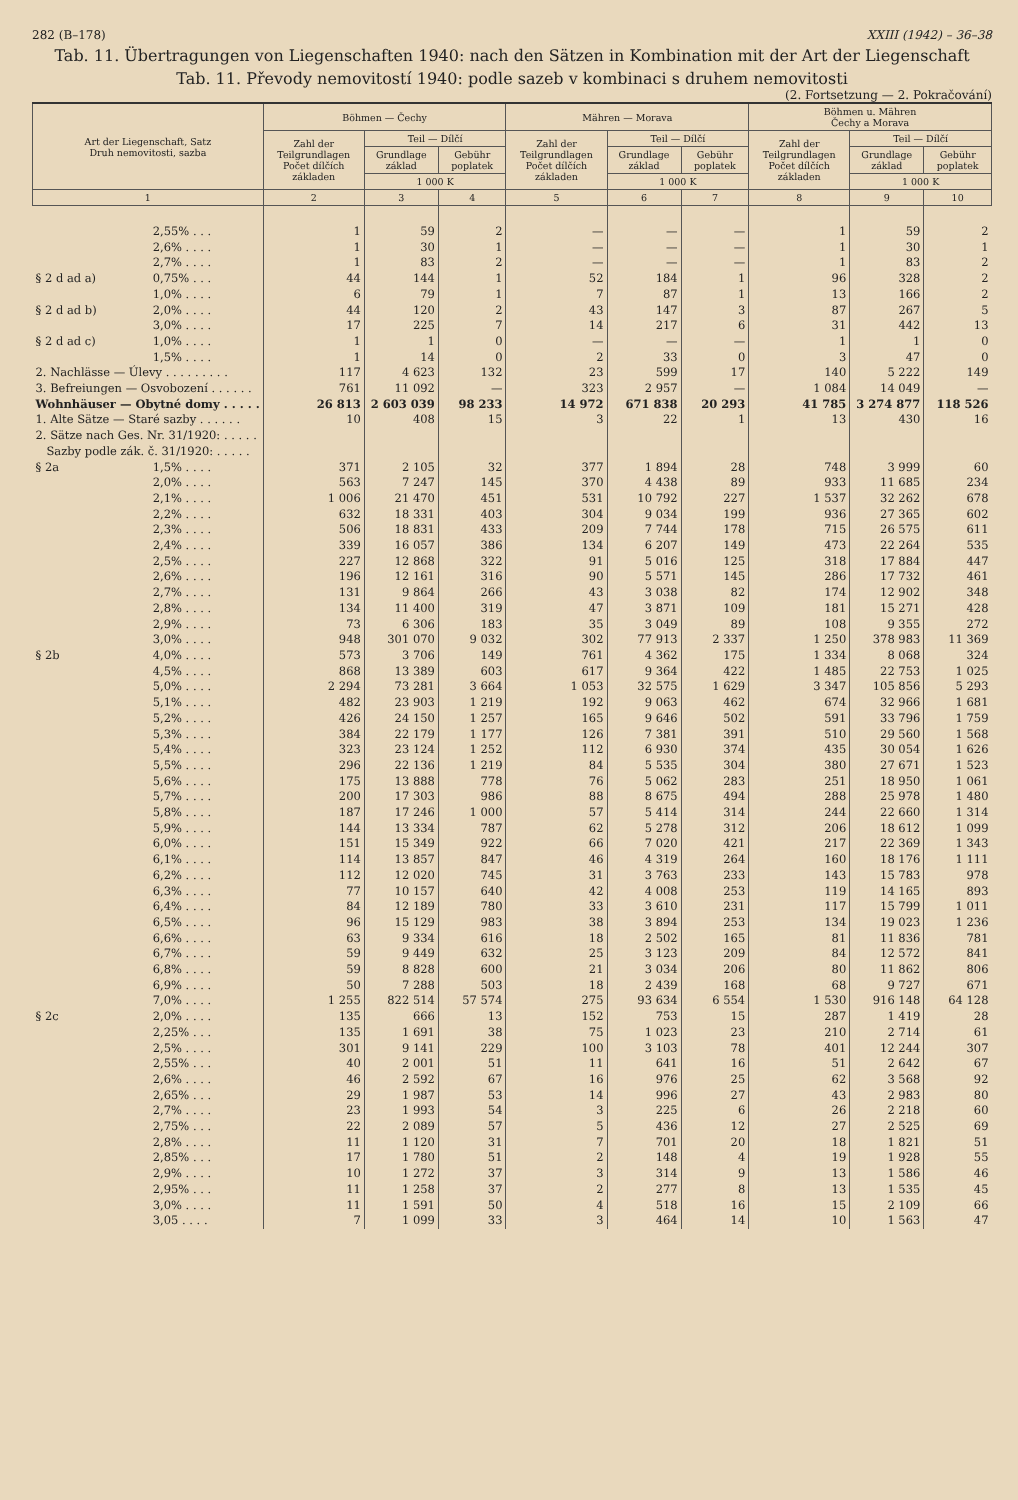282 (B–178) XXIII (1942) – 36–38
Tab. 11. Übertragungen von Liegenschaften 1940: nach den Sätzen in Kombination mit der Art der Liegenschaft
Tab. 11. Převody nemovitostí 1940: podle sazeb v kombinaci s druhem nemovitosti
(2. Fortsetzung — 2. Pokračování)
| Art der Liegenschaft, Satz Druh nemovitosti, sazba | | Böhmen — Čechy | | | Mähren — Morava | | | Böhmen u. Mähren Čechy a Morava | | |
| --- | --- | --- | --- | --- | --- | --- | --- | --- | --- | --- |
| | | Zahl der Teilgrundlagen Počet dílčích základen | Teil — Dílčí | | Zahl der Teilgrundlagen Počet dílčích základen | Teil — Dílčí | | Zahl der Teilgrundlagen Počet dílčích základen | Teil — Dílčí | |
| | | | Grundlage základ | Gebühr poplatek | | Grundlage základ | Gebühr poplatek | | Grundlage základ | Gebühr poplatek |
| | | | 1 000 K | | | 1 000 K | | | 1 000 K | |
| 1 | | 2 | 3 | 4 | 5 | 6 | 7 | 8 | 9 | 10 |
| | 2,55% . . . | 1 | 59 | 2 | — | — | — | 1 | 59 | 2 |
| | 2,6% . . . . | 1 | 30 | 1 | — | — | — | 1 | 30 | 1 |
| | 2,7% . . . . | 1 | 83 | 2 | — | — | — | 1 | 83 | 2 |
| § 2 d ad a) | 0,75% . . . | 44 | 144 | 1 | 52 | 184 | 1 | 96 | 328 | 2 |
| | 1,0% . . . . | 6 | 79 | 1 | 7 | 87 | 1 | 13 | 166 | 2 |
| § 2 d ad b) | 2,0% . . . . | 44 | 120 | 2 | 43 | 147 | 3 | 87 | 267 | 5 |
| | 3,0% . . . . | 17 | 225 | 7 | 14 | 217 | 6 | 31 | 442 | 13 |
| § 2 d ad c) | 1,0% . . . . | 1 | 1 | 0 | — | — | — | 1 | 1 | 0 |
| | 1,5% . . . . | 1 | 14 | 0 | 2 | 33 | 0 | 3 | 47 | 0 |
| 2. Nachlässe — Úlevy . . . . . . . . . | | 117 | 4 623 | 132 | 23 | 599 | 17 | 140 | 5 222 | 149 |
| 3. Befreiungen — Osvobození . . . . . . | | 761 | 11 092 | — | 323 | 2 957 | — | 1 084 | 14 049 | — |
| Wohnhäuser — Obytné domy . . . . . | | 26 813 | 2 603 039 | 98 233 | 14 972 | 671 838 | 20 293 | 41 785 | 3 274 877 | 118 526 |
| 1. Alte Sätze — Staré sazby . . . . . . | | 10 | 408 | 15 | 3 | 22 | 1 | 13 | 430 | 16 |
| 2. Sätze nach Ges. Nr. 31/1920: . . . . . Sazby podle zák. č. 31/1920: . . . . . | | | | | | | | | | |
| § 2a | 1,5% . . . . | 371 | 2 105 | 32 | 377 | 1 894 | 28 | 748 | 3 999 | 60 |
| | 2,0% . . . . | 563 | 7 247 | 145 | 370 | 4 438 | 89 | 933 | 11 685 | 234 |
| | 2,1% . . . . | 1 006 | 21 470 | 451 | 531 | 10 792 | 227 | 1 537 | 32 262 | 678 |
| | 2,2% . . . . | 632 | 18 331 | 403 | 304 | 9 034 | 199 | 936 | 27 365 | 602 |
| | 2,3% . . . . | 506 | 18 831 | 433 | 209 | 7 744 | 178 | 715 | 26 575 | 611 |
| | 2,4% . . . . | 339 | 16 057 | 386 | 134 | 6 207 | 149 | 473 | 22 264 | 535 |
| | 2,5% . . . . | 227 | 12 868 | 322 | 91 | 5 016 | 125 | 318 | 17 884 | 447 |
| | 2,6% . . . . | 196 | 12 161 | 316 | 90 | 5 571 | 145 | 286 | 17 732 | 461 |
| | 2,7% . . . . | 131 | 9 864 | 266 | 43 | 3 038 | 82 | 174 | 12 902 | 348 |
| | 2,8% . . . . | 134 | 11 400 | 319 | 47 | 3 871 | 109 | 181 | 15 271 | 428 |
| | 2,9% . . . . | 73 | 6 306 | 183 | 35 | 3 049 | 89 | 108 | 9 355 | 272 |
| | 3,0% . . . . | 948 | 301 070 | 9 032 | 302 | 77 913 | 2 337 | 1 250 | 378 983 | 11 369 |
| § 2b | 4,0% . . . . | 573 | 3 706 | 149 | 761 | 4 362 | 175 | 1 334 | 8 068 | 324 |
| | 4,5% . . . . | 868 | 13 389 | 603 | 617 | 9 364 | 422 | 1 485 | 22 753 | 1 025 |
| | 5,0% . . . . | 2 294 | 73 281 | 3 664 | 1 053 | 32 575 | 1 629 | 3 347 | 105 856 | 5 293 |
| | 5,1% . . . . | 482 | 23 903 | 1 219 | 192 | 9 063 | 462 | 674 | 32 966 | 1 681 |
| | 5,2% . . . . | 426 | 24 150 | 1 257 | 165 | 9 646 | 502 | 591 | 33 796 | 1 759 |
| | 5,3% . . . . | 384 | 22 179 | 1 177 | 126 | 7 381 | 391 | 510 | 29 560 | 1 568 |
| | 5,4% . . . . | 323 | 23 124 | 1 252 | 112 | 6 930 | 374 | 435 | 30 054 | 1 626 |
| | 5,5% . . . . | 296 | 22 136 | 1 219 | 84 | 5 535 | 304 | 380 | 27 671 | 1 523 |
| | 5,6% . . . . | 175 | 13 888 | 778 | 76 | 5 062 | 283 | 251 | 18 950 | 1 061 |
| | 5,7% . . . . | 200 | 17 303 | 986 | 88 | 8 675 | 494 | 288 | 25 978 | 1 480 |
| | 5,8% . . . . | 187 | 17 246 | 1 000 | 57 | 5 414 | 314 | 244 | 22 660 | 1 314 |
| | 5,9% . . . . | 144 | 13 334 | 787 | 62 | 5 278 | 312 | 206 | 18 612 | 1 099 |
| | 6,0% . . . . | 151 | 15 349 | 922 | 66 | 7 020 | 421 | 217 | 22 369 | 1 343 |
| | 6,1% . . . . | 114 | 13 857 | 847 | 46 | 4 319 | 264 | 160 | 18 176 | 1 111 |
| | 6,2% . . . . | 112 | 12 020 | 745 | 31 | 3 763 | 233 | 143 | 15 783 | 978 |
| | 6,3% . . . . | 77 | 10 157 | 640 | 42 | 4 008 | 253 | 119 | 14 165 | 893 |
| | 6,4% . . . . | 84 | 12 189 | 780 | 33 | 3 610 | 231 | 117 | 15 799 | 1 011 |
| | 6,5% . . . . | 96 | 15 129 | 983 | 38 | 3 894 | 253 | 134 | 19 023 | 1 236 |
| | 6,6% . . . . | 63 | 9 334 | 616 | 18 | 2 502 | 165 | 81 | 11 836 | 781 |
| | 6,7% . . . . | 59 | 9 449 | 632 | 25 | 3 123 | 209 | 84 | 12 572 | 841 |
| | 6,8% . . . . | 59 | 8 828 | 600 | 21 | 3 034 | 206 | 80 | 11 862 | 806 |
| | 6,9% . . . . | 50 | 7 288 | 503 | 18 | 2 439 | 168 | 68 | 9 727 | 671 |
| | 7,0% . . . . | 1 255 | 822 514 | 57 574 | 275 | 93 634 | 6 554 | 1 530 | 916 148 | 64 128 |
| § 2c | 2,0% . . . . | 135 | 666 | 13 | 152 | 753 | 15 | 287 | 1 419 | 28 |
| | 2,25% . . . | 135 | 1 691 | 38 | 75 | 1 023 | 23 | 210 | 2 714 | 61 |
| | 2,5% . . . . | 301 | 9 141 | 229 | 100 | 3 103 | 78 | 401 | 12 244 | 307 |
| | 2,55% . . . | 40 | 2 001 | 51 | 11 | 641 | 16 | 51 | 2 642 | 67 |
| | 2,6% . . . . | 46 | 2 592 | 67 | 16 | 976 | 25 | 62 | 3 568 | 92 |
| | 2,65% . . . | 29 | 1 987 | 53 | 14 | 996 | 27 | 43 | 2 983 | 80 |
| | 2,7% . . . . | 23 | 1 993 | 54 | 3 | 225 | 6 | 26 | 2 218 | 60 |
| | 2,75% . . . | 22 | 2 089 | 57 | 5 | 436 | 12 | 27 | 2 525 | 69 |
| | 2,8% . . . . | 11 | 1 120 | 31 | 7 | 701 | 20 | 18 | 1 821 | 51 |
| | 2,85% . . . | 17 | 1 780 | 51 | 2 | 148 | 4 | 19 | 1 928 | 55 |
| | 2,9% . . . . | 10 | 1 272 | 37 | 3 | 314 | 9 | 13 | 1 586 | 46 |
| | 2,95% . . . | 11 | 1 258 | 37 | 2 | 277 | 8 | 13 | 1 535 | 45 |
| | 3,0% . . . . | 11 | 1 591 | 50 | 4 | 518 | 16 | 15 | 2 109 | 66 |
| | 3,05 . . . . | 7 | 1 099 | 33 | 3 | 464 | 14 | 10 | 1 563 | 47 |